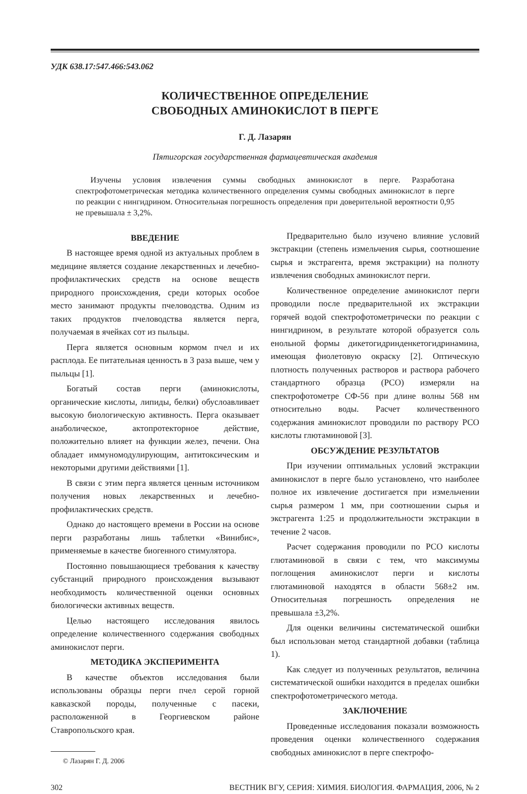УДК 638.17:547.466:543.062
КОЛИЧЕСТВЕННОЕ ОПРЕДЕЛЕНИЕ
СВОБОДНЫХ АМИНОКИСЛОТ В ПЕРГЕ
Г. Д. Лазарян
Пятигорская государственная фармацевтическая академия
Изучены условия извлечения суммы свободных аминокислот в перге. Разработана спектрофотометрическая методика количественного определения суммы свободных аминокислот в перге по реакции с нингидрином. Относительная погрешность определения при доверительной вероятности 0,95 не превышала ± 3,2%.
ВВЕДЕНИЕ
В настоящее время одной из актуальных проблем в медицине является создание лекарственных и лечебно-профилактических средств на основе веществ природного происхождения, среди которых особое место занимают продукты пчеловодства. Одним из таких продуктов пчеловодства является перга, получаемая в ячейках сот из пыльцы.
Перга является основным кормом пчел и их расплода. Ее питательная ценность в 3 раза выше, чем у пыльцы [1].
Богатый состав перги (аминокислоты, органические кислоты, липиды, белки) обуслоавливает высокую биологическую активность. Перга оказывает анаболическое, актопротекторное действие, положительно влияет на функции желез, печени. Она обладает иммуномодулирующим, антитоксическим и некоторыми другими действиями [1].
В связи с этим перга является ценным источником получения новых лекарственных и лечебно-профилактических средств.
Однако до настоящего времени в России на основе перги разработаны лишь таблетки «Винибис», применяемые в качестве биогенного стимулятора.
Постоянно повышающиеся требования к качеству субстанций природного происхождения вызывают необходимость количественной оценки основных биологически активных веществ.
Целью настоящего исследования явилось определение количественного содержания свободных аминокислот перги.
МЕТОДИКА ЭКСПЕРИМЕНТА
В качестве объектов исследования были использованы образцы перги пчел серой горной кавказской породы, полученные с пасеки, расположенной в Георгиевском районе Ставропольского края.
© Лазарян Г. Д. 2006
Предварительно было изучено влияние условий экстракции (степень измельчения сырья, соотношение сырья и экстрагента, время экстракции) на полноту извлечения свободных аминокислот перги.
Количественное определение аминокислот перги проводили после предварительной их экстракции горячей водой спектрофотометрически по реакции с нингидрином, в результате которой образуется соль енольной формы дикетогидринденкетогидринамина, имеющая фиолетовую окраску [2]. Оптическую плотность полученных растворов и раствора рабочего стандартного образца (РСО) измеряли на спектрофотометре СФ-56 при длине волны 568 нм относительно воды. Расчет количественного содержания аминокислот проводили по раствору РСО кислоты глютаминовой [3].
ОБСУЖДЕНИЕ РЕЗУЛЬТАТОВ
При изучении оптимальных условий экстракции аминокислот в перге было установлено, что наиболее полное их извлечение достигается при измельчении сырья размером 1 мм, при соотношении сырья и экстрагента 1:25 и продолжительности экстракции в течение 2 часов.
Расчет содержания проводили по РСО кислоты глютаминовой в связи с тем, что максимумы поглощения аминокислот перги и кислоты глютаминовой находятся в области 568±2 нм. Относительная погрешность определения не превышала ±3,2%.
Для оценки величины систематической ошибки был использован метод стандартной добавки (таблица 1).
Как следует из полученных результатов, величина систематической ошибки находится в пределах ошибки спектрофотометрического метода.
ЗАКЛЮЧЕНИЕ
Проведенные исследования показали возможность проведения оценки количественного содержания свободных аминокислот в перге спектрофо-
302 ВЕСТНИК ВГУ, СЕРИЯ: ХИМИЯ. БИОЛОГИЯ. ФАРМАЦИЯ, 2006, № 2